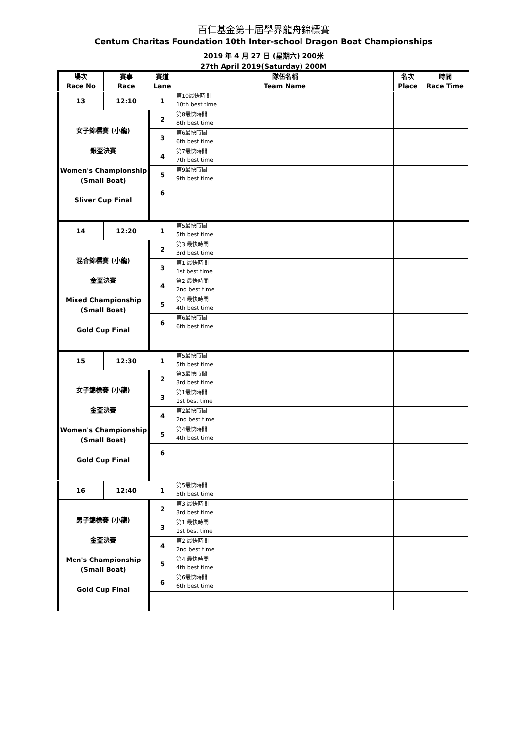百仁基金第十屆學界龍舟錦標賽
Centum Charitas Foundation 10th Inter-school Dragon Boat Championships
2019 年 4 月 27 日 (星期六) 200米
27th April 2019(Saturday) 200M
| 場次 Race No | 賽事 Race | 賽道 Lane | 隊伍名稱 Team Name | 名次 Place | 時間 Race Time |
| --- | --- | --- | --- | --- | --- |
| 13 | 12:10 | 1 | 第10最快時間 10th best time | | |
| 女子錦標賽 (小龍) 銀盃決賽 Women's Championship (Small Boat) Sliver Cup Final | | 2 | 第8最快時間 8th best time | | |
| | | 3 | 第6最快時間 6th best time | | |
| | | 4 | 第7最快時間 7th best time | | |
| | | 5 | 第9最快時間 9th best time | | |
| | | 6 | | | |
| 14 | 12:20 | 1 | 第5最快時間 5th best time | | |
| 混合錦標賽 (小龍) 金盃決賽 Mixed Championship (Small Boat) Gold Cup Final | | 2 | 第3 最快時間 3rd best time | | |
| | | 3 | 第1 最快時間 1st best time | | |
| | | 4 | 第2 最快時間 2nd best time | | |
| | | 5 | 第4 最快時間 4th best time | | |
| | | 6 | 第6最快時間 6th best time | | |
| 15 | 12:30 | 1 | 第5最快時間 5th best time | | |
| 女子錦標賽 (小龍) 金盃決賽 Women's Championship (Small Boat) Gold Cup Final | | 2 | 第3最快時間 3rd best time | | |
| | | 3 | 第1最快時間 1st best time | | |
| | | 4 | 第2最快時間 2nd best time | | |
| | | 5 | 第4最快時間 4th best time | | |
| | | 6 | | | |
| 16 | 12:40 | 1 | 第5最快時間 5th best time | | |
| 男子錦標賽 (小龍) 金盃決賽 Men's Championship (Small Boat) Gold Cup Final | | 2 | 第3 最快時間 3rd best time | | |
| | | 3 | 第1 最快時間 1st best time | | |
| | | 4 | 第2 最快時間 2nd best time | | |
| | | 5 | 第4 最快時間 4th best time | | |
| | | 6 | 第6最快時間 6th best time | | |